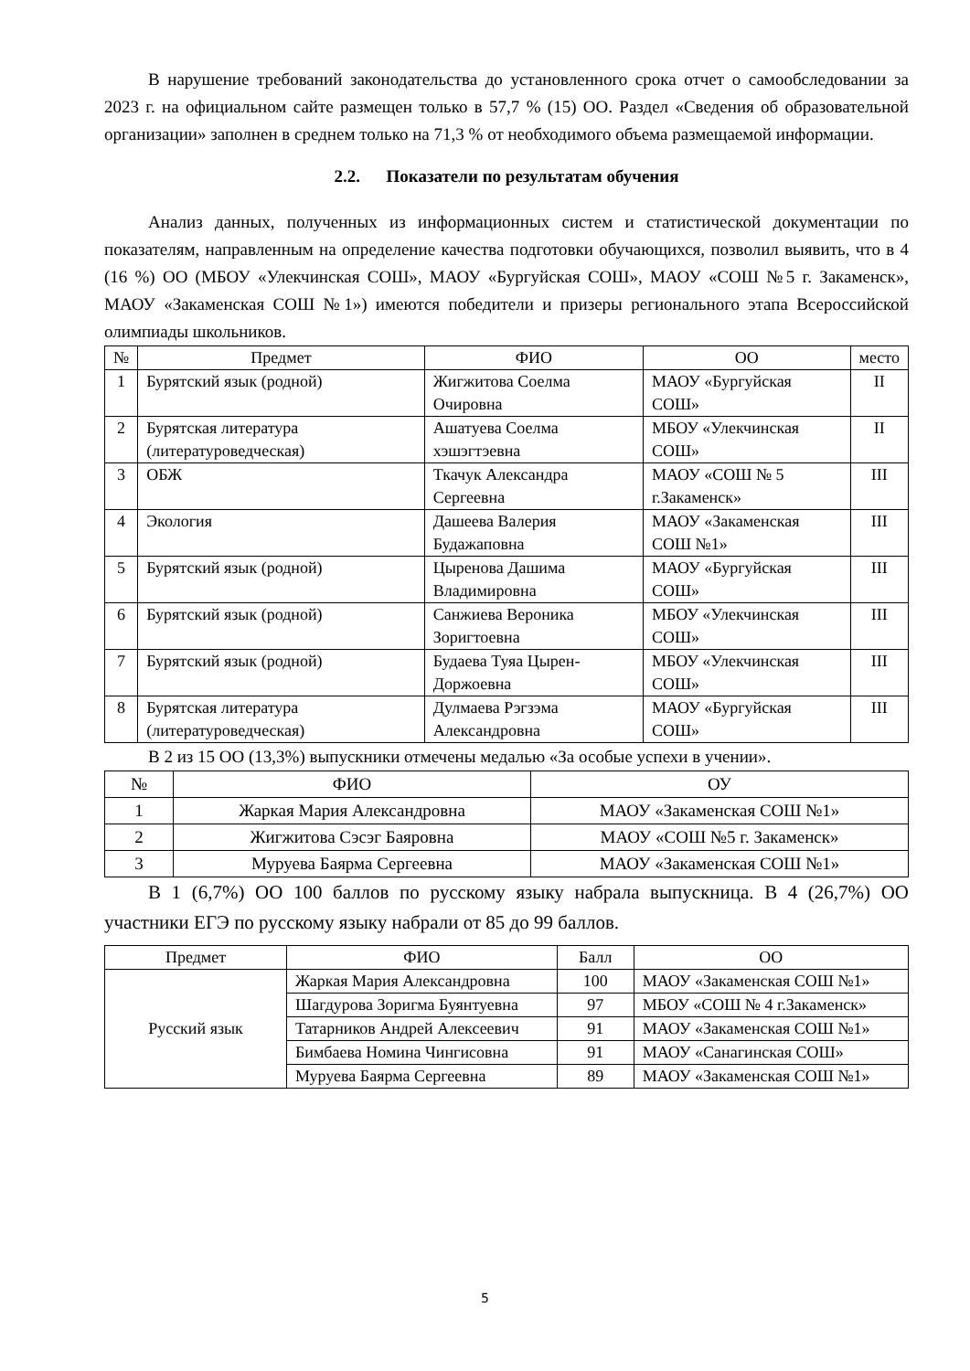В нарушение требований законодательства до установленного срока отчет о самообследовании за 2023 г. на официальном сайте размещен только в 57,7 % (15) ОО. Раздел «Сведения об образовательной организации» заполнен в среднем только на 71,3 % от необходимого объема размещаемой информации.
2.2. Показатели по результатам обучения
Анализ данных, полученных из информационных систем и статистической документации по показателям, направленным на определение качества подготовки обучающихся, позволил выявить, что в 4 (16 %) ОО (МБОУ «Улекчинская СОШ», МАОУ «Бургуйская СОШ», МАОУ «СОШ №5 г. Закаменск», МАОУ «Закаменская СОШ №1») имеются победители и призеры регионального этапа Всероссийской олимпиады школьников.
| № | Предмет | ФИО | ОО | место |
| --- | --- | --- | --- | --- |
| 1 | Бурятский язык (родной) | Жигжитова Соелма Очировна | МАОУ «Бургуйская СОШ» | II |
| 2 | Бурятская литература (литературоведческая) | Ашатуева Соелма хэшэгтэевна | МБОУ «Улекчинская СОШ» | II |
| 3 | ОБЖ | Ткачук Александра Сергеевна | МАОУ «СОШ № 5 г.Закаменск» | III |
| 4 | Экология | Дашеева Валерия Будажаповна | МАОУ «Закаменская СОШ №1» | III |
| 5 | Бурятский язык (родной) | Цыренова Дашима Владимировна | МАОУ «Бургуйская СОШ» | III |
| 6 | Бурятский язык (родной) | Санжиева Вероника Зоригтоевна | МБОУ «Улекчинская СОШ» | III |
| 7 | Бурятский язык (родной) | Будаева Туяа Цырен-Доржоевна | МБОУ «Улекчинская СОШ» | III |
| 8 | Бурятская литература (литературоведческая) | Дулмаева Рэгзэма Александровна | МАОУ «Бургуйская СОШ» | III |
В 2 из 15 ОО (13,3%) выпускники отмечены медалью «За особые успехи в учении».
| № | ФИО | ОУ |
| --- | --- | --- |
| 1 | Жаркая Мария Александровна | МАОУ «Закаменская СОШ №1» |
| 2 | Жигжитова Сэсэг Баяровна | МАОУ «СОШ №5 г. Закаменск» |
| 3 | Муруева Баярма Сергеевна | МАОУ «Закаменская СОШ №1» |
В 1 (6,7%) ОО 100 баллов по русскому языку набрала выпускница. В 4 (26,7%) ОО участники ЕГЭ по русскому языку набрали от 85 до 99 баллов.
| Предмет | ФИО | Балл | ОО |
| --- | --- | --- | --- |
| Русский язык | Жаркая Мария Александровна | 100 | МАОУ «Закаменская СОШ №1» |
| | Шагдурова Зоригма Буянтуевна | 97 | МБОУ «СОШ № 4 г.Закаменск» |
| | Татарников Андрей Алексеевич | 91 | МАОУ «Закаменская СОШ №1» |
| | Бимбаева Номина Чингисовна | 91 | МАОУ «Санагинская СОШ» |
| | Муруева Баярма Сергеевна | 89 | МАОУ «Закаменская СОШ №1» |
5